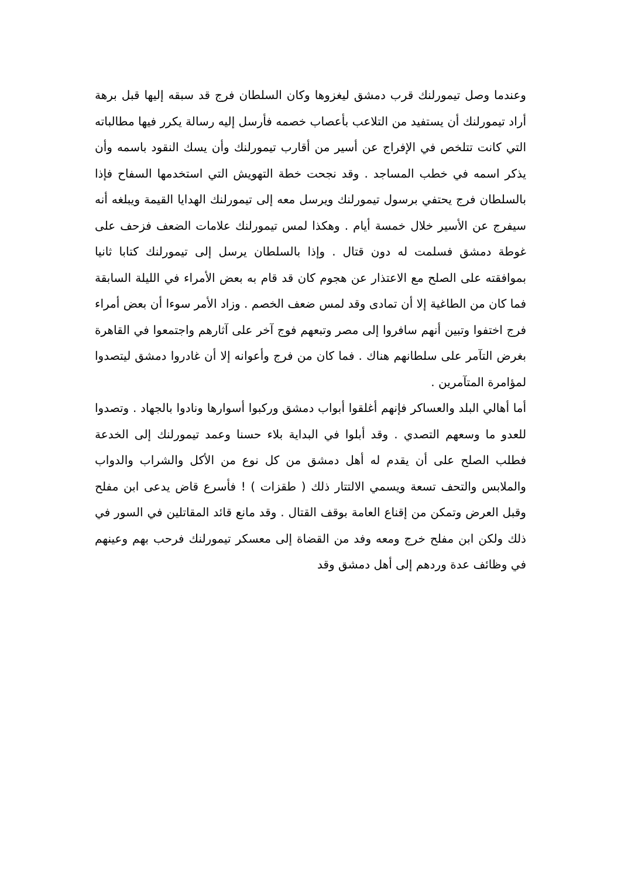وعندما وصل تيمورلنك قرب دمشق ليغزوها وكان السلطان فرج قد سبقه إليها قبل برهة أراد تيمورلنك أن يستفيد من التلاعب بأعصاب خصمه فأرسل إليه رسالة يكرر فيها مطالباته التي كانت تتلخص في الإفراج عن أسير من أقارب تيمورلنك وأن يسك النقود باسمه وأن يذكر اسمه في خطب المساجد . وقد نجحت خطة التهويش التي استخدمها السفاح فإذا بالسلطان فرج يحتفي برسول تيمورلنك ويرسل معه إلى تيمورلنك الهدايا القيمة ويبلغه أنه سيفرج عن الأسير خلال خمسة أيام . وهكذا لمس تيمورلنك علامات الضعف فزحف على غوطة دمشق فسلمت له دون قتال . وإذا بالسلطان يرسل إلى تيمورلنك كتابا ثانيا بموافقته على الصلح مع الاعتذار عن هجوم كان قد قام به بعض الأمراء في الليلة السابقة فما كان من الطاغية إلا أن تمادى وقد لمس ضعف الخصم . وزاد الأمر سوءا أن بعض أمراء فرج اختفوا وتبين أنهم سافروا إلى مصر وتبعهم فوج آخر على آثارهم واجتمعوا في القاهرة بغرض التآمر على سلطانهم هناك . فما كان من فرج وأعوانه إلا أن غادروا دمشق ليتصدوا لمؤامرة المتآمرين .
أما أهالي البلد والعساكر فإنهم أغلقوا أبواب دمشق وركبوا أسوارها ونادوا بالجهاد . وتصدوا للعدو ما وسعهم التصدي . وقد أبلوا في البداية بلاء حسنا وعمد تيمورلنك إلى الخدعة فطلب الصلح على أن يقدم له أهل دمشق من كل نوع من الأكل والشراب والدواب والملابس والتحف تسعة ويسمي الالتتار ذلك ( طقزات ) ! فأسرع قاض يدعى ابن مفلح وقبل العرض وتمكن من إقناع العامة بوقف القتال . وقد مانع قائد المقاتلين في السور في ذلك ولكن ابن مفلح خرج ومعه وفد من القضاة إلى معسكر تيمورلنك فرحب بهم وعينهم في وظائف عدة وردهم إلى أهل دمشق وقد